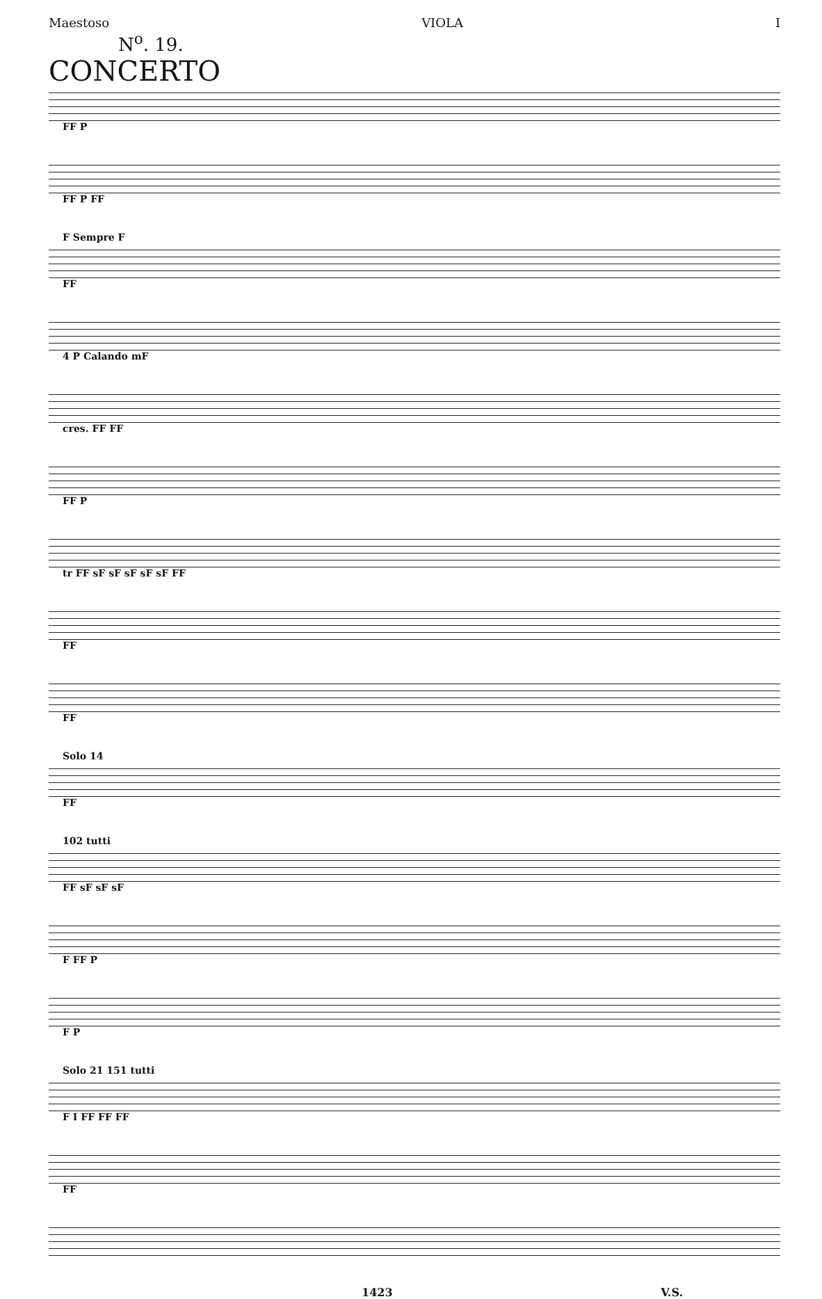Maestoso VIOLA I
N<sup>o</sup>. 19.
CONCERTO
FF P
FF P FF
F Sempre F
FF
4 P Calando mF
cres. FF FF
FF P
tr FF sF sF sF sF sF FF
FF
FF
Solo 14
FF
102 tutti
FF sF sF sF
F FF P
F P
Solo 21 151 tutti
F I FF FF FF
FF
1423 V.S.